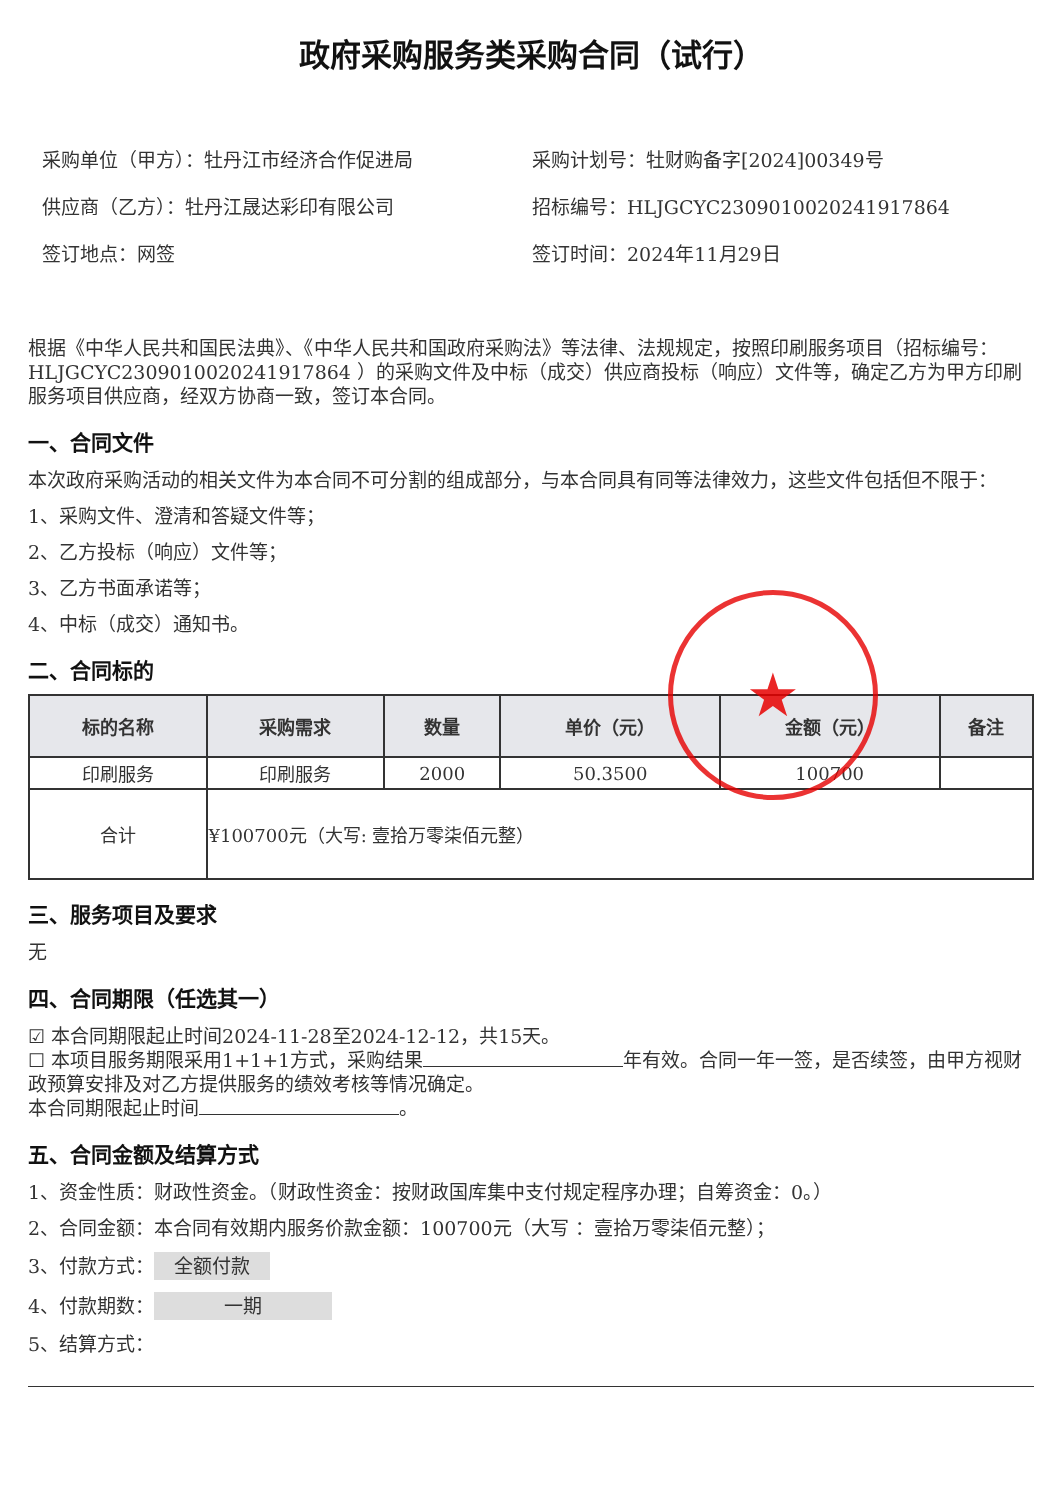政府采购服务类采购合同（试行）
采购单位（甲方）：牡丹江市经济合作促进局
采购计划号：牡财购备字[2024]00349号
供应商（乙方）：牡丹江晟达彩印有限公司
招标编号：HLJGCYC230901002024191786​4
签订地点：网签
签订时间：2024年11月29日
根据《中华人民共和国民法典》、《中华人民共和国政府采购法》等法律、法规规定，按照印刷服务项目（招标编号：HLJGCYC230901002024191786​4 ）的采购文件及中标（成交）供应商投标（响应）文件等，确定乙方为甲方印刷服务项目供应商，经双方协商一致，签订本合同。
一、合同文件
本次政府采购活动的相关文件为本合同不可分割的组成部分，与本合同具有同等法律效力，这些文件包括但不限于：
1、采购文件、澄清和答疑文件等；
2、乙方投标（响应）文件等；
3、乙方书面承诺等；
4、中标（成交）通知书。
★
二、合同标的
| 标的名称 | 采购需求 | 数量 | 单价（元） | 金额（元） | 备注 |
| --- | --- | --- | --- | --- | --- |
| 印刷服务 | 印刷服务 | 2000 | 50.3500 | 100700 | |
| 合计 | ¥100700元（大写: 壹拾万零柒佰元整） | | | | |
三、服务项目及要求
无
四、合同期限（任选其一）
☑ 本合同期限起止时间2024-11-28至2024-12-12，共15天。
☐ 本项目服务期限采用1+1+1方式，采购结果 年有效。合同一年一签，是否续签，由甲方视财政预算安排及对乙方提供服务的绩效考核等情况确定。
本合同期限起止时间 。
五、合同金额及结算方式
1、资金性质：财政性资金。（财政性资金：按财政国库集中支付规定程序办理；自筹资金：0。）
2、合同金额：本合同有效期内服务价款金额：100700元（大写 ：壹拾万零柒佰元整）；
3、付款方式： 全额付款
4、付款期数： 一期
5、结算方式：